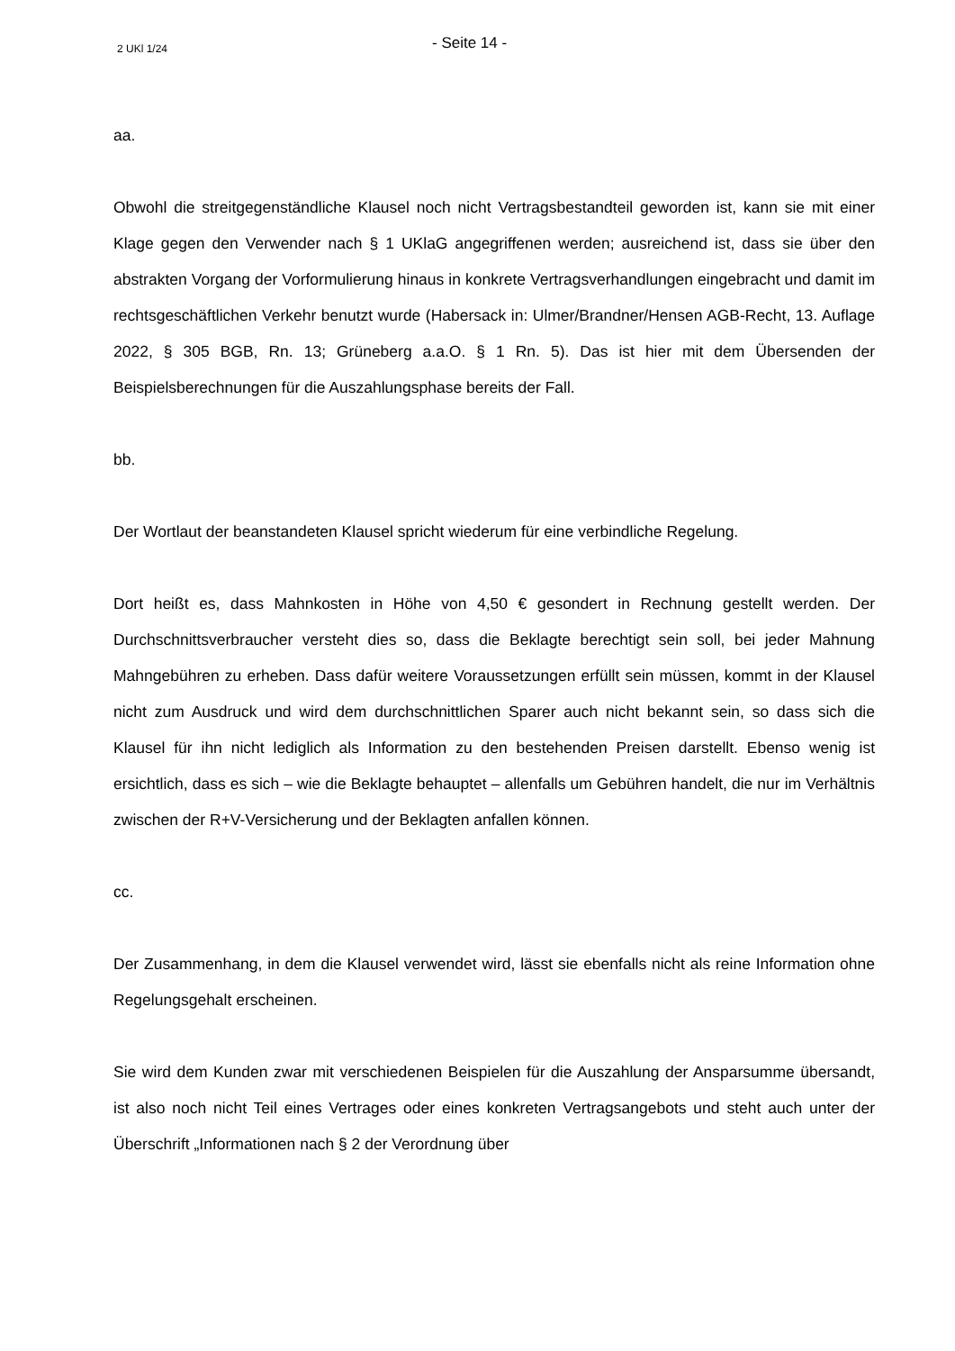2 UKl 1/24
- Seite 14 -
aa.
Obwohl die streitgegenständliche Klausel noch nicht Vertragsbestandteil geworden ist, kann sie mit einer Klage gegen den Verwender nach § 1 UKlaG angegriffenen werden; ausreichend ist, dass sie über den abstrakten Vorgang der Vorformulierung hinaus in konkrete Vertragsverhandlungen eingebracht und damit im rechtsgeschäftlichen Verkehr benutzt wurde (Habersack in: Ulmer/Brandner/Hensen AGB-Recht, 13. Auflage 2022, § 305 BGB, Rn. 13; Grüneberg a.a.O. § 1 Rn. 5). Das ist hier mit dem Übersenden der Beispielsberechnungen für die Auszahlungsphase bereits der Fall.
bb.
Der Wortlaut der beanstandeten Klausel spricht wiederum für eine verbindliche Regelung.
Dort heißt es, dass Mahnkosten in Höhe von 4,50 € gesondert in Rechnung gestellt werden. Der Durchschnittsverbraucher versteht dies so, dass die Beklagte berechtigt sein soll, bei jeder Mahnung Mahngebühren zu erheben. Dass dafür weitere Voraussetzungen erfüllt sein müssen, kommt in der Klausel nicht zum Ausdruck und wird dem durchschnittlichen Sparer auch nicht bekannt sein, so dass sich die Klausel für ihn nicht lediglich als Information zu den bestehenden Preisen darstellt. Ebenso wenig ist ersichtlich, dass es sich – wie die Beklagte behauptet – allenfalls um Gebühren handelt, die nur im Verhältnis zwischen der R+V-Versicherung und der Beklagten anfallen können.
cc.
Der Zusammenhang, in dem die Klausel verwendet wird, lässt sie ebenfalls nicht als reine Information ohne Regelungsgehalt erscheinen.
Sie wird dem Kunden zwar mit verschiedenen Beispielen für die Auszahlung der Ansparsumme übersandt, ist also noch nicht Teil eines Vertrages oder eines konkreten Vertragsangebots und steht auch unter der Überschrift „Informationen nach § 2 der Verordnung über